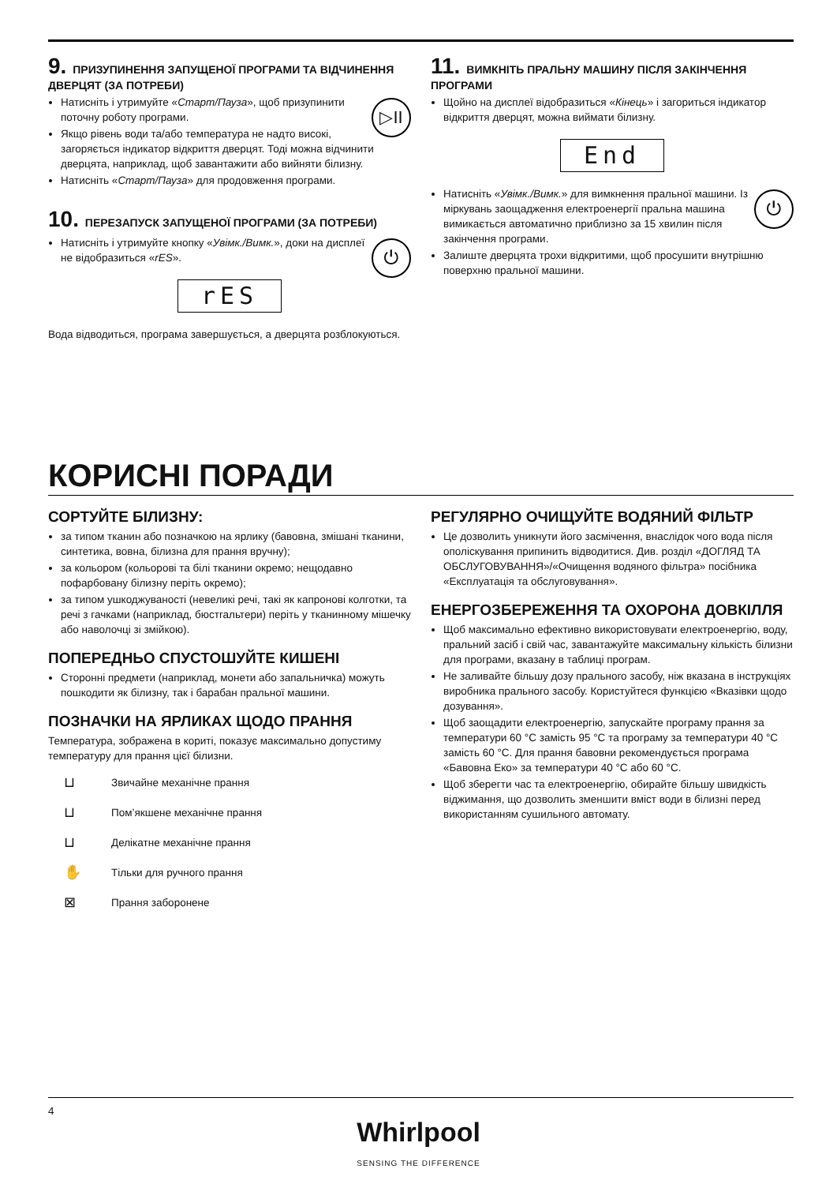9. ПРИЗУПИНЕННЯ ЗАПУЩЕНОЇ ПРОГРАМИ ТА ВІДЧИНЕННЯ ДВЕРЦЯТ (ЗА ПОТРЕБИ)
▷II
Натисніть і утримуйте «Старт/Пауза», щоб призупинити поточну роботу програми.
Якщо рівень води та/або температура не надто високі, загоряється індикатор відкриття дверцят. Тоді можна відчинити дверцята, наприклад, щоб завантажити або вийняти білизну.
Натисніть «Старт/Пауза» для продовження програми.
10. ПЕРЕЗАПУСК ЗАПУЩЕНОЇ ПРОГРАМИ (ЗА ПОТРЕБИ)
⏻
Натисніть і утримуйте кнопку «Увімк./Вимк.», доки на дисплеї не відобразиться «rES».
rES
Вода відводиться, програма завершується, а дверцята розблокуються.
11. ВИМКНІТЬ ПРАЛЬНУ МАШИНУ ПІСЛЯ ЗАКІНЧЕННЯ ПРОГРАМИ
Щойно на дисплеї відобразиться «Кінець» і загориться індикатор відкриття дверцят, можна виймати білизну.
End
⏻
Натисніть «Увімк./Вимк.» для вимкнення пральної машини. Із міркувань заощадження електроенергії пральна машина вимикається автоматично приблизно за 15 хвилин після закінчення програми.
Залиште дверцята трохи відкритими, щоб просушити внутрішню поверхню пральної машини.
КОРИСНІ ПОРАДИ
СОРТУЙТЕ БІЛИЗНУ:
за типом тканин або позначкою на ярлику (бавовна, змішані тканини, синтетика, вовна, білизна для прання вручну);
за кольором (кольорові та білі тканини окремо; нещодавно пофарбовану білизну періть окремо);
за типом ушкоджуваності (невеликі речі, такі як капронові колготки, та речі з гачками (наприклад, бюстгальтери) періть у тканинному мішечку або наволочці зі змійкою).
ПОПЕРЕДНЬО СПУСТОШУЙТЕ КИШЕНІ
Сторонні предмети (наприклад, монети або запальничка) можуть пошкодити як білизну, так і барабан пральної машини.
ПОЗНАЧКИ НА ЯРЛИКАХ ЩОДО ПРАННЯ
Температура, зображена в кориті, показує максимально допустиму температуру для прання цієї білизни.
⊔ Звичайне механічне прання
⊔ Пом’якшене механічне прання
⊔ Делікатне механічне прання
✋ Тільки для ручного прання
⊠ Прання заборонене
РЕГУЛЯРНО ОЧИЩУЙТЕ ВОДЯНИЙ ФІЛЬТР
Це дозволить уникнути його засмічення, внаслідок чого вода після ополіскування припинить відводитися. Див. розділ «ДОГЛЯД ТА ОБСЛУГОВУВАННЯ»/«Очищення водяного фільтра» посібника «Експлуатація та обслуговування».
ЕНЕРГОЗБЕРЕЖЕННЯ ТА ОХОРОНА ДОВКІЛЛЯ
Щоб максимально ефективно використовувати електроенергію, воду, пральний засіб і свій час, завантажуйте максимальну кількість білизни для програми, вказану в таблиці програм.
Не заливайте більшу дозу прального засобу, ніж вказана в інструкціях виробника прального засобу. Користуйтеся функцією «Вказівки щодо дозування».
Щоб заощадити електроенергію, запускайте програму прання за температури 60 °C замість 95 °C та програму за температури 40 °C замість 60 °C. Для прання бавовни рекомендується програма «Бавовна Еко» за температури 40 °C або 60 °C.
Щоб зберегти час та електроенергію, обирайте більшу швидкість віджимання, що дозволить зменшити вміст води в білизні перед використанням сушильного автомату.
4
Whirlpool
SENSING THE DIFFERENCE